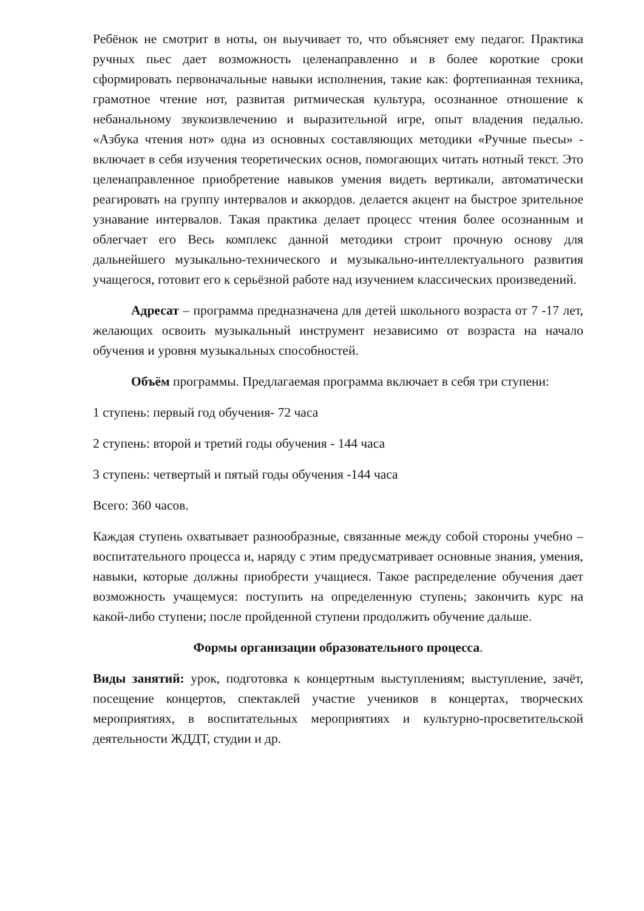Ребёнок не смотрит в ноты, он выучивает то, что объясняет ему педагог. Практика ручных пьес дает возможность целенаправленно и в более короткие сроки сформировать первоначальные навыки исполнения, такие как: фортепианная техника, грамотное чтение нот, развитая ритмическая культура, осознанное отношение к небанальному звукоизвлечению и выразительной игре, опыт владения педалью. «Азбука чтения нот» одна из основных составляющих методики «Ручные пьесы» - включает в себя изучения теоретических основ, помогающих читать нотный текст. Это целенаправленное приобретение навыков умения видеть вертикали, автоматически реагировать на группу интервалов и аккордов. делается акцент на быстрое зрительное узнавание интервалов. Такая практика делает процесс чтения более осознанным и облегчает его Весь комплекс данной методики строит прочную основу для дальнейшего музыкально-технического и музыкально-интеллектуального развития учащегося, готовит его к серьёзной работе над изучением классических произведений.
Адресат – программа предназначена для детей школьного возраста от 7 -17 лет, желающих освоить музыкальный инструмент независимо от возраста на начало обучения и уровня музыкальных способностей.
Объём программы. Предлагаемая программа включает в себя три ступени:
1 ступень: первый год обучения- 72 часа
2 ступень: второй и третий годы обучения - 144 часа
3 ступень: четвертый и пятый годы обучения -144 часа
Всего: 360 часов.
Каждая ступень охватывает разнообразные, связанные между собой стороны учебно – воспитательного процесса и, наряду с этим предусматривает основные знания, умения, навыки, которые должны приобрести учащиеся. Такое распределение обучения дает возможность учащемуся: поступить на определенную ступень; закончить курс на какой-либо ступени; после пройденной ступени продолжить обучение дальше.
Формы организации образовательного процесса.
Виды занятий: урок, подготовка к концертным выступлениям; выступление, зачёт, посещение концертов, спектаклей участие учеников в концертах, творческих мероприятиях, в воспитательных мероприятиях и культурно-просветительской деятельности ЖДДТ, студии и др.